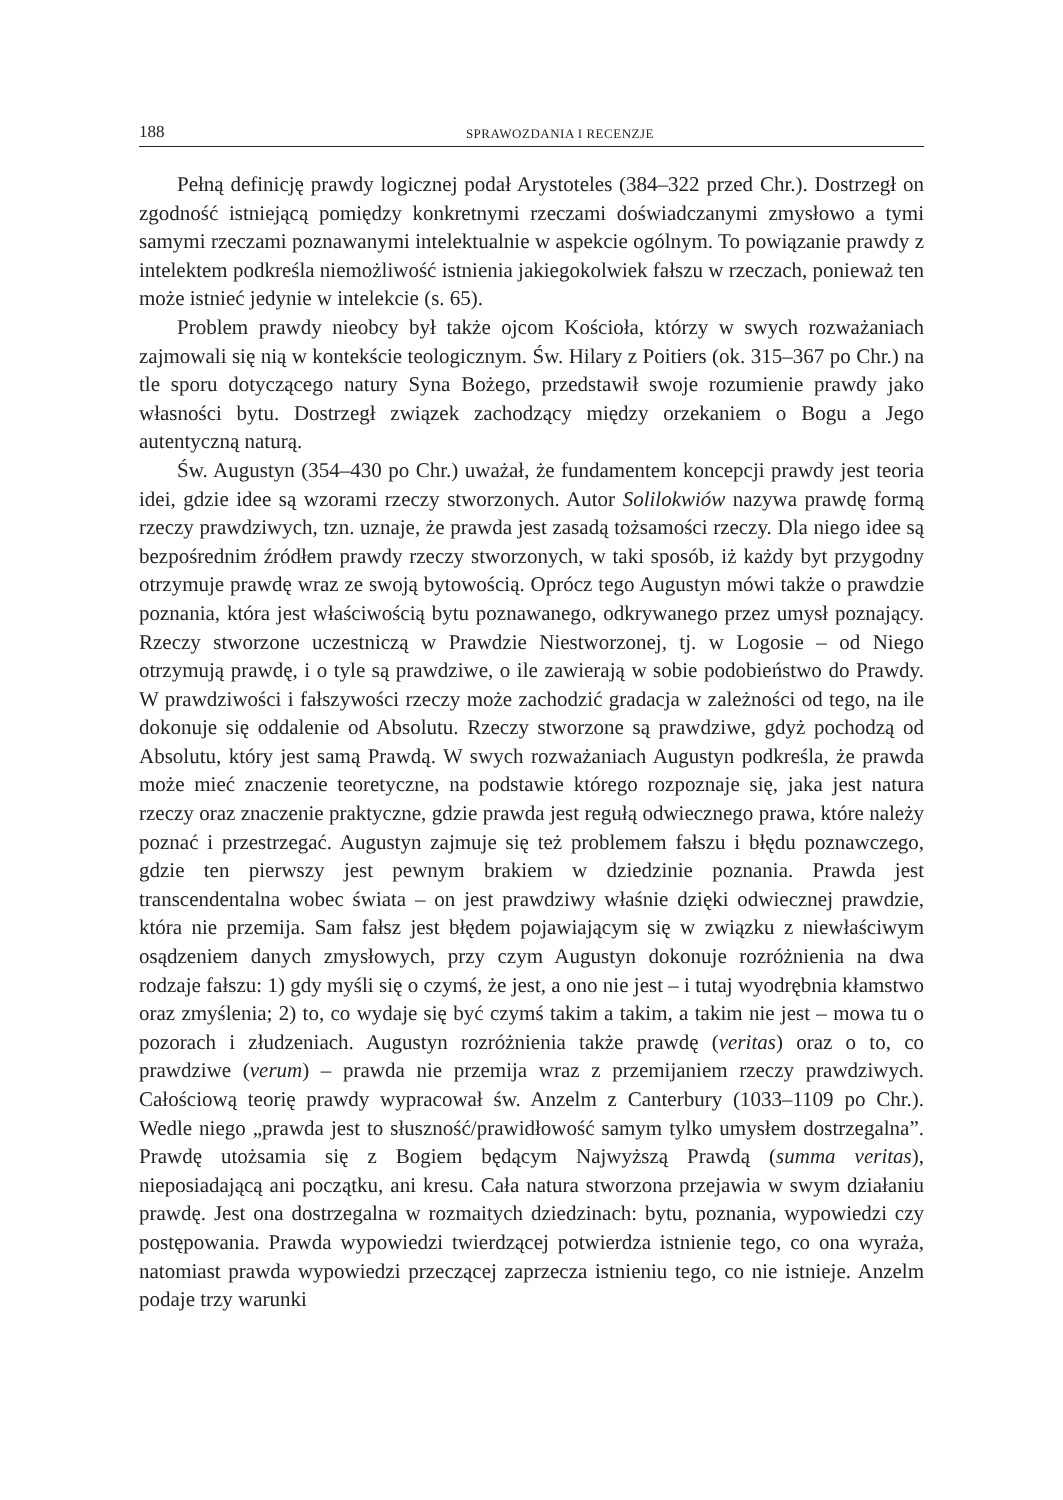188 SPRAWOZDANIA I RECENZJE
Pełną definicję prawdy logicznej podał Arystoteles (384–322 przed Chr.). Dostrzegł on zgodność istniejącą pomiędzy konkretnymi rzeczami doświadczanymi zmysłowo a tymi samymi rzeczami poznawanymi intelektualnie w aspekcie ogólnym. To powiązanie prawdy z intelektem podkreśla niemożliwość istnienia jakiegokolwiek fałszu w rzeczach, ponieważ ten może istnieć jedynie w intelekcie (s. 65).
Problem prawdy nieobcy był także ojcom Kościoła, którzy w swych rozważaniach zajmowali się nią w kontekście teologicznym. Św. Hilary z Poitiers (ok. 315–367 po Chr.) na tle sporu dotyczącego natury Syna Bożego, przedstawił swoje rozumienie prawdy jako własności bytu. Dostrzegł związek zachodzący między orzekaniem o Bogu a Jego autentyczną naturą.
Św. Augustyn (354–430 po Chr.) uważał, że fundamentem koncepcji prawdy jest teoria idei, gdzie idee są wzorami rzeczy stworzonych. Autor Solilokwiów nazywa prawdę formą rzeczy prawdziwych, tzn. uznaje, że prawda jest zasadą tożsamości rzeczy. Dla niego idee są bezpośrednim źródłem prawdy rzeczy stworzonych, w taki sposób, iż każdy byt przygodny otrzymuje prawdę wraz ze swoją bytowością. Oprócz tego Augustyn mówi także o prawdzie poznania, która jest właściwością bytu poznawanego, odkrywanego przez umysł poznający. Rzeczy stworzone uczestniczą w Prawdzie Niestworzonej, tj. w Logosie – od Niego otrzymują prawdę, i o tyle są prawdziwe, o ile zawierają w sobie podobieństwo do Prawdy. W prawdziwości i fałszywości rzeczy może zachodzić gradacja w zależności od tego, na ile dokonuje się oddalenie od Absolutu. Rzeczy stworzone są prawdziwe, gdyż pochodzą od Absolutu, który jest samą Prawdą. W swych rozważaniach Augustyn podkreśla, że prawda może mieć znaczenie teoretyczne, na podstawie którego rozpoznaje się, jaka jest natura rzeczy oraz znaczenie praktyczne, gdzie prawda jest regułą odwiecznego prawa, które należy poznać i przestrzegać. Augustyn zajmuje się też problemem fałszu i błędu poznawczego, gdzie ten pierwszy jest pewnym brakiem w dziedzinie poznania. Prawda jest transcendentalna wobec świata – on jest prawdziwy właśnie dzięki odwiecznej prawdzie, która nie przemija. Sam fałsz jest błędem pojawiającym się w związku z niewłaściwym osądzeniem danych zmysłowych, przy czym Augustyn dokonuje rozróżnienia na dwa rodzaje fałszu: 1) gdy myśli się o czymś, że jest, a ono nie jest – i tutaj wyodrębnia kłamstwo oraz zmyślenia; 2) to, co wydaje się być czymś takim a takim, a takim nie jest – mowa tu o pozorach i złudzeniach. Augustyn rozróżnienia także prawdę (veritas) oraz o to, co prawdziwe (verum) – prawda nie przemija wraz z przemijaniem rzeczy prawdziwych. Całościową teorię prawdy wypracował św. Anzelm z Canterbury (1033–1109 po Chr.). Wedle niego „prawda jest to słuszność/prawidłowość samym tylko umysłem dostrzegalna”. Prawdę utożsamia się z Bogiem będącym Najwyższą Prawdą (summa veritas), nieposiadającą ani początku, ani kresu. Cała natura stworzona przejawia w swym działaniu prawdę. Jest ona dostrzegalna w rozmaitych dziedzinach: bytu, poznania, wypowiedzi czy postępowania. Prawda wypowiedzi twierdzącej potwierdza istnienie tego, co ona wyraża, natomiast prawda wypowiedzi przeczącej zaprzecza istnieniu tego, co nie istnieje. Anzelm podaje trzy warunki